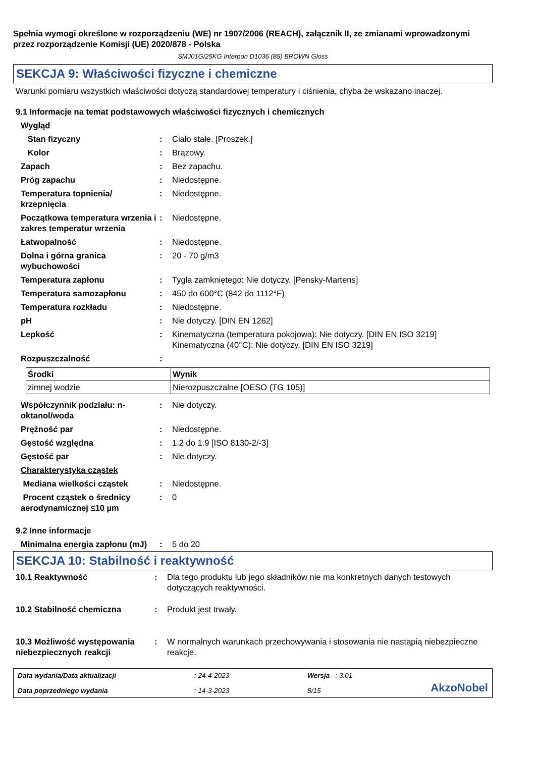Spełnia wymogi określone w rozporządzeniu (WE) nr 1907/2006 (REACH), załącznik II, ze zmianami wprowadzonymi przez rozporządzenie Komisji (UE) 2020/878 - Polska
SMJ01G/25KG Interpon D1036 (85) BROWN Gloss
SEKCJA 9: Właściwości fizyczne i chemiczne
Warunki pomiaru wszystkich właściwości dotyczą standardowej temperatury i ciśnienia, chyba że wskazano inaczej.
9.1 Informacje na temat podstawowych właściwości fizycznych i chemicznych
| Wygląd | | |
| Stan fizyczny | : | Ciało stałe. [Proszek.] |
| Kolor | : | Brązowy. |
| Zapach | : | Bez zapachu. |
| Próg zapachu | : | Niedostępne. |
| Temperatura topnienia/ krzepnięcia | : | Niedostępne. |
| Początkowa temperatura wrzenia i zakres temperatur wrzenia | : | Niedostępne. |
| Łatwopalność | : | Niedostępne. |
| Dolna i górna granica wybuchowości | : | 20 - 70 g/m3 |
| Temperatura zapłonu | : | Tygla zamkniętego: Nie dotyczy. [Pensky-Martens] |
| Temperatura samozapłonu | : | 450 do 600°C (842 do 1112°F) |
| Temperatura rozkładu | : | Niedostępne. |
| pH | : | Nie dotyczy. [DIN EN 1262] |
| Lepkość | : | Kinematyczna (temperatura pokojowa): Nie dotyczy. [DIN EN ISO 3219] Kinematyczna (40°C): Nie dotyczy. [DIN EN ISO 3219] |
| Rozpuszczalność | : | |
| Środki | Wynik |
| --- | --- |
| zimnej wodzie | Nierozpuszczalne [OESO (TG 105)] |
| Współczynnik podziału: n-oktanol/woda | : | Nie dotyczy. |
| Prężność par | : | Niedostępne. |
| Gęstość względna | : | 1.2 do 1.9 [ISO 8130-2/-3] |
| Gęstość par | : | Nie dotyczy. |
| Charakterystyka cząstek | | |
| Mediana wielkości cząstek | : | Niedostępne. |
| Procent cząstek o średnicy aerodynamicznej ≤10 µm | : | 0 |
9.2 Inne informacje
| Minimalna energia zapłonu (mJ) | : | 5 do 20 |
SEKCJA 10: Stabilność i reaktywność
| 10.1 Reaktywność | : | Dla tego produktu lub jego składników nie ma konkretnych danych testowych dotyczących reaktywności. |
| 10.2 Stabilność chemiczna | : | Produkt jest trwały. |
| 10.3 Możliwość występowania niebezpiecznych reakcji | : | W normalnych warunkach przechowywania i stosowania nie nastąpią niebezpieczne reakcje. |
Data wydania/Data aktualizacji
Data poprzedniego wydania
: 24-4-2023
: 14-3-2023
Wersja : 3.01
8/15
AkzoNobel